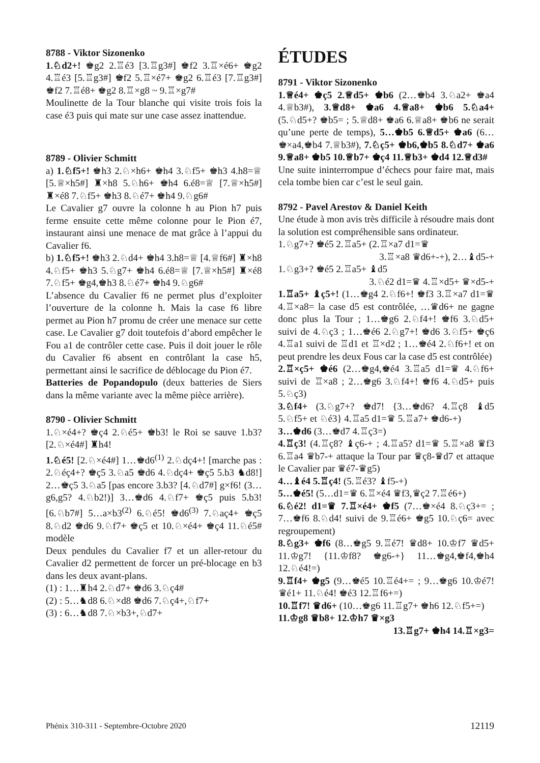8788 - Viktor Sizonenko
1.♘d2+! ♚g2 2.♖é3 [3.♖g3#] ♚f2 3.♖×é6+ ♚g2 4.♖é3 [5.♖g3#] ♚f2 5.♖×é7+ ♚g2 6.♖é3 [7.♖g3#] ♚f2 7.♖é8+ ♚g2 8.♖×g8 ~ 9.♖×g7#
Moulinette de la Tour blanche qui visite trois fois la case é3 puis qui mate sur une case assez inattendue.
8789 - Olivier Schmitt
a) 1.♘f5+! ♚h3 2.♘×h6+ ♚h4 3.♘f5+ ♚h3 4.h8=♕ [5.♕×h5#] ♜×h8 5.♘h6+ ♚h4 6.é8=♕ [7.♕×h5#] ♜×é8 7.♘f5+ ♚h3 8.♘é7+ ♚h4 9.♘g6#
Le Cavalier g7 ouvre la colonne h au Pion h7 puis ferme ensuite cette même colonne pour le Pion é7, instaurant ainsi une menace de mat grâce à l’appui du Cavalier f6.
b) 1.♘f5+! ♚h3 2.♘d4+ ♚h4 3.h8=♕ [4.♕f6#] ♜×h8 4.♘f5+ ♚h3 5.♘g7+ ♚h4 6.é8=♕ [7.♕×h5#] ♜×é8 7.♘f5+ ♚g4,♚h3 8.♘é7+ ♚h4 9.♘g6#
L’absence du Cavalier f6 ne permet plus d’exploiter l’ouverture de la colonne h. Mais la case f6 libre permet au Pion h7 promu de créer une menace sur cette case. Le Cavalier g7 doit toutefois d’abord empêcher le Fou a1 de contrôler cette case. Puis il doit jouer le rôle du Cavalier f6 absent en contrôlant la case h5, permettant ainsi le sacrifice de déblocage du Pion é7.
Batteries de Popandopulo (deux batteries de Siers dans la même variante avec la même pièce arrière).
8790 - Olivier Schmitt
1.♘×é4+? ♚ç4 2.♘é5+ ♚b3! le Roi se sauve 1.b3? [2.♘×é4#] ♜h4!
1.♘é5! [2.♘×é4#] 1…♚d6<sup>(1)</sup> 2.♘dç4+! [marche pas : 2.♘éç4+? ♚ç5 3.♘a5 ♚d6 4.♘dç4+ ♚ç5 5.b3 ♞d8!] 2…♚ç5 3.♘a5 [pas encore 3.b3? [4.♘d7#] g×f6! (3…g6,g5? 4.♘b2!)] 3…♚d6 4.♘f7+ ♚ç5 puis 5.b3! [6.♘b7#] 5…a×b3<sup>(2)</sup> 6.♘é5! ♚d6<sup>(3)</sup> 7.♘aç4+ ♚ç5 8.♘d2 ♚d6 9.♘f7+ ♚ç5 et 10.♘×é4+ ♚ç4 11.♘é5# modèle
Deux pendules du Cavalier f7 et un aller-retour du Cavalier d2 permettent de forcer un pré-blocage en b3 dans les deux avant-plans.
(1) : 1…♜h4 2.♘d7+ ♚d6 3.♘ç4#
(2) : 5…♞d8 6.♘×d8 ♚d6 7.♘ç4+,♘f7+
(3) : 6…♞d8 7.♘×b3+,♘d7+
ÉTUDES
8791 - Viktor Sizonenko
1.♕é4+ ♚ç5 2.♕d5+ ♚b6 (2…♚b4 3.♘a2+ ♚a4 4.♕b3#), 3.♕d8+ ♚a6 4.♕a8+ ♚b6 5.♘a4+ (5.♘d5+? ♚b5= ; 5.♕d8+ ♚a6 6.♕a8+ ♚b6 ne serait qu’une perte de temps), 5…♚b5 6.♕d5+ ♚a6 (6…♚×a4,♚b4 7.♕b3#), 7.♘ç5+ ♚b6,♚b5 8.♘d7+ ♚a6 9.♕a8+ ♚b5 10.♕b7+ ♚ç4 11.♕b3+ ♚d4 12.♕d3#
Une suite ininterrompue d’échecs pour faire mat, mais cela tombe bien car c’est le seul gain.
8792 - Pavel Arestov & Daniel Keith
Une étude à mon avis très difficile à résoudre mais dont la solution est compréhensible sans ordinateur.
1.♘g7+? ♚é5 2.♖a5+ (2.♖×a7 d1=♛
3.♖×a8 ♛d6+-+), 2…♝d5-+
1.♘g3+? ♚é5 2.♖a5+ ♝d5
3.♘é2 d1=♛ 4.♖×d5+ ♛×d5-+
1.♖a5+ ♝ç5+! (1…♚g4 2.♘f6+! ♚f3 3.♖×a7 d1=♛ 4.♖×a8= la case d5 est contrôlée, …♛d6+ ne gagne donc plus la Tour ; 1…♚g6 2.♘f4+! ♚f6 3.♘d5+ suivi de 4.♘ç3 ; 1…♚é6 2.♘g7+! ♚d6 3.♘f5+ ♚ç6 4.♖a1 suivi de ♖d1 et ♖×d2 ; 1…♚é4 2.♘f6+! et on peut prendre les deux Fous car la case d5 est contrôlée)
2.♖×ç5+ ♚é6 (2…♚g4,♚é4 3.♖a5 d1=♛ 4.♘f6+ suivi de ♖×a8 ; 2…♚g6 3.♘f4+! ♚f6 4.♘d5+ puis 5.♘ç3)
3.♘f4+ (3.♘g7+? ♚d7! {3…♚d6? 4.♖ç8 ♝d5 5.♘f5+ et ♘é3} 4.♖a5 d1=♛ 5.♖a7+ ♚d6-+)
3…♚d6 (3…♚d7 4.♖ç3=)
4.♖ç3! (4.♖ç8? ♝ç6-+ ; 4.♖a5? d1=♛ 5.♖×a8 ♛f3 6.♖a4 ♛b7-+ attaque la Tour par ♛ç8-♛d7 et attaque le Cavalier par ♛é7-♛g5)
4…♝é4 5.♖ç4! (5.♖é3? ♝f5-+)
5…♚é5! (5…d1=♛ 6.♖×é4 ♛f3,♛ç2 7.♖é6+)
6.♘é2! d1=♛ 7.♖×é4+ ♚f5 (7…♚×é4 8.♘ç3+= ; 7…♚f6 8.♘d4! suivi de 9.♖é6+ ♚g5 10.♘ç6= avec regroupement)
8.♘g3+ ♚f6 (8…♚g5 9.♖é7! ♛d8+ 10.♔f7 ♛d5+ 11.♔g7! {11.♔f8? ♚g6-+} 11…♚g4,♚f4,♚h4 12.♘é4!=)
9.♖f4+ ♚g5 (9…♚é5 10.♖é4+= ; 9…♚g6 10.♔é7! ♛é1+ 11.♘é4! ♚é3 12.♖f6+=)
10.♖f7! ♛d6+ (10…♚g6 11.♖g7+ ♚h6 12.♘f5+=)
11.♔g8 ♛b8+ 12.♔h7 ♛×g3
13.♖g7+ ♚h4 14.♖×g3=
Phénix 310-311 - Septembre-Octobre 2020 12119